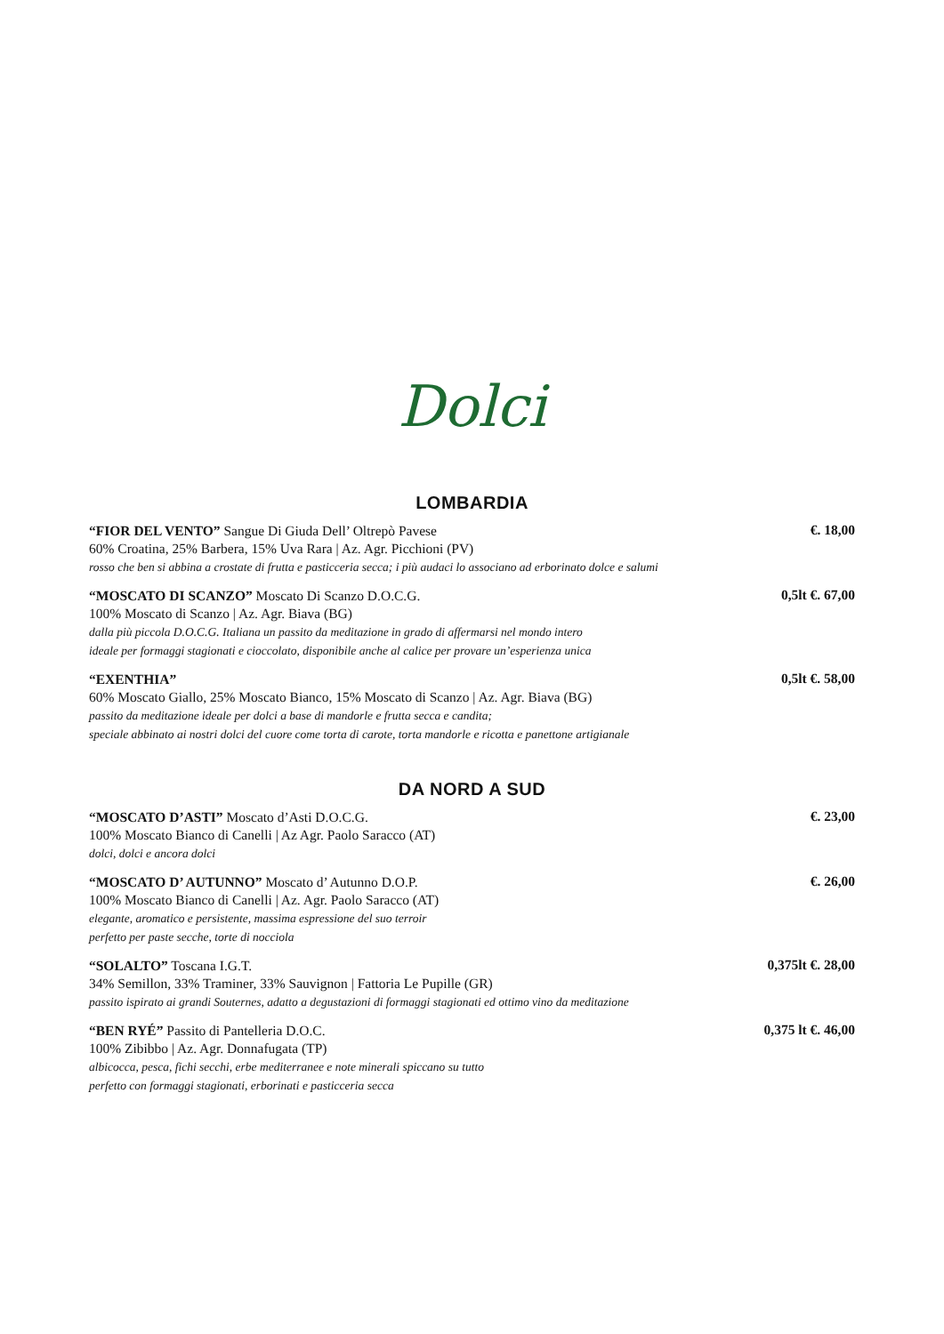Dolci
LOMBARDIA
“FIOR DEL VENTO” Sangue Di Giuda Dell’ Oltrepò Pavese
60% Croatina, 25% Barbera, 15% Uva Rara | Az. Agr. Picchioni (PV)
rosso che ben si abbina a crostate di frutta e pasticceria secca; i più audaci lo associano ad erborinato dolce e salumi
€. 18,00
“MOSCATO DI SCANZO” Moscato Di Scanzo D.O.C.G.
100% Moscato di Scanzo | Az. Agr. Biava (BG)
dalla più piccola D.O.C.G. Italiana un passito da meditazione in grado di affermarsi nel mondo intero
ideale per formaggi stagionati e cioccolato, disponibile anche al calice per provare un’esperienza unica
0,5lt €. 67,00
“EXENTHIA”
60% Moscato Giallo, 25% Moscato Bianco, 15% Moscato di Scanzo | Az. Agr. Biava (BG)
passito da meditazione ideale per dolci a base di mandorle e frutta secca e candita;
speciale abbinato ai nostri dolci del cuore come torta di carote, torta mandorle e ricotta e panettone artigianale
0,5lt €. 58,00
DA NORD A SUD
“MOSCATO D’ASTI” Moscato d’Asti D.O.C.G.
100% Moscato Bianco di Canelli | Az Agr. Paolo Saracco (AT)
dolci, dolci e ancora dolci
€. 23,00
“MOSCATO D’ AUTUNNO” Moscato d’ Autunno D.O.P.
100% Moscato Bianco di Canelli | Az. Agr. Paolo Saracco (AT)
elegante, aromatico e persistente, massima espressione del suo terroir
perfetto per paste secche, torte di nocciola
€. 26,00
“SOLALTO” Toscana I.G.T.
34% Semillon, 33% Traminer, 33% Sauvignon | Fattoria Le Pupille (GR)
passito ispirato ai grandi Souternes, adatto a degustazioni di formaggi stagionati ed ottimo vino da meditazione
0,375lt €. 28,00
“BEN RYÉ” Passito di Pantelleria D.O.C.
100% Zibibbo | Az. Agr. Donnafugata (TP)
albicocca, pesca, fichi secchi, erbe mediterranee e note minerali spiccano su tutto
perfetto con formaggi stagionati, erborinati e pasticceria secca
0,375 lt €. 46,00